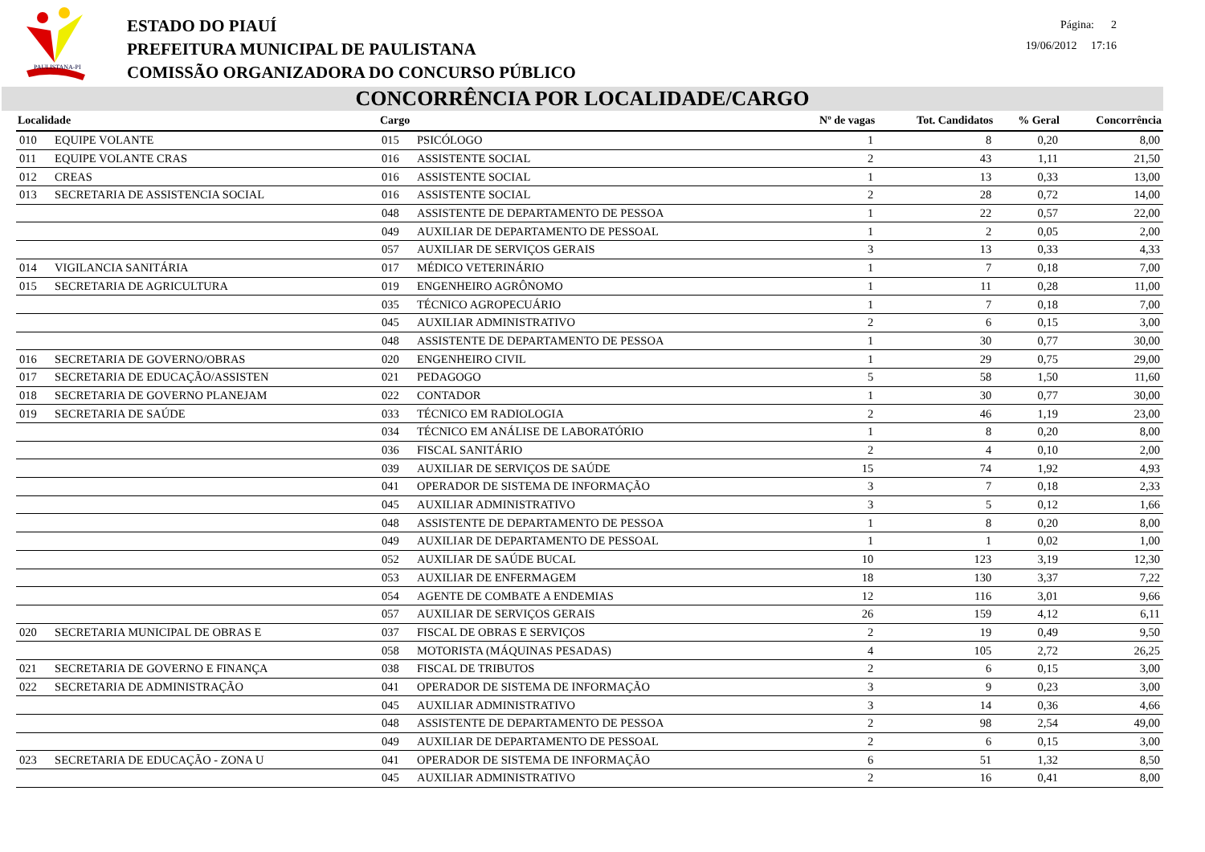PAULISTANA-PI
ESTADO DO PIAUÍ
PREFEITURA MUNICIPAL DE PAULISTANA
COMISSÃO ORGANIZADORA DO CONCURSO PÚBLICO
Página: 2
19/06/2012 17:16
CONCORRÊNCIA POR LOCALIDADE/CARGO
| Localidade | | Cargo | | Nº de vagas | Tot. Candidatos | % Geral | Concorrência |
| --- | --- | --- | --- | --- | --- | --- | --- |
| 010 | EQUIPE VOLANTE | 015 | PSICÓLOGO | 1 | 8 | 0,20 | 8,00 |
| 011 | EQUIPE VOLANTE CRAS | 016 | ASSISTENTE SOCIAL | 2 | 43 | 1,11 | 21,50 |
| 012 | CREAS | 016 | ASSISTENTE SOCIAL | 1 | 13 | 0,33 | 13,00 |
| 013 | SECRETARIA DE ASSISTENCIA SOCIAL | 016 | ASSISTENTE SOCIAL | 2 | 28 | 0,72 | 14,00 |
| | | 048 | ASSISTENTE DE DEPARTAMENTO DE PESSOA | 1 | 22 | 0,57 | 22,00 |
| | | 049 | AUXILIAR DE DEPARTAMENTO DE PESSOAL | 1 | 2 | 0,05 | 2,00 |
| | | 057 | AUXILIAR DE SERVIÇOS GERAIS | 3 | 13 | 0,33 | 4,33 |
| 014 | VIGILANCIA SANITÁRIA | 017 | MÉDICO VETERINÁRIO | 1 | 7 | 0,18 | 7,00 |
| 015 | SECRETARIA DE AGRICULTURA | 019 | ENGENHEIRO AGRÔNOMO | 1 | 11 | 0,28 | 11,00 |
| | | 035 | TÉCNICO AGROPECUÁRIO | 1 | 7 | 0,18 | 7,00 |
| | | 045 | AUXILIAR ADMINISTRATIVO | 2 | 6 | 0,15 | 3,00 |
| | | 048 | ASSISTENTE DE DEPARTAMENTO DE PESSOA | 1 | 30 | 0,77 | 30,00 |
| 016 | SECRETARIA DE GOVERNO/OBRAS | 020 | ENGENHEIRO CIVIL | 1 | 29 | 0,75 | 29,00 |
| 017 | SECRETARIA DE EDUCAÇÃO/ASSISTEN | 021 | PEDAGOGO | 5 | 58 | 1,50 | 11,60 |
| 018 | SECRETARIA DE GOVERNO PLANEJAM | 022 | CONTADOR | 1 | 30 | 0,77 | 30,00 |
| 019 | SECRETARIA DE SAÚDE | 033 | TÉCNICO EM RADIOLOGIA | 2 | 46 | 1,19 | 23,00 |
| | | 034 | TÉCNICO EM ANÁLISE DE LABORATÓRIO | 1 | 8 | 0,20 | 8,00 |
| | | 036 | FISCAL SANITÁRIO | 2 | 4 | 0,10 | 2,00 |
| | | 039 | AUXILIAR DE SERVIÇOS DE SAÚDE | 15 | 74 | 1,92 | 4,93 |
| | | 041 | OPERADOR DE SISTEMA DE INFORMAÇÃO | 3 | 7 | 0,18 | 2,33 |
| | | 045 | AUXILIAR ADMINISTRATIVO | 3 | 5 | 0,12 | 1,66 |
| | | 048 | ASSISTENTE DE DEPARTAMENTO DE PESSOA | 1 | 8 | 0,20 | 8,00 |
| | | 049 | AUXILIAR DE DEPARTAMENTO DE PESSOAL | 1 | 1 | 0,02 | 1,00 |
| | | 052 | AUXILIAR DE SAÚDE BUCAL | 10 | 123 | 3,19 | 12,30 |
| | | 053 | AUXILIAR DE ENFERMAGEM | 18 | 130 | 3,37 | 7,22 |
| | | 054 | AGENTE DE COMBATE A ENDEMIAS | 12 | 116 | 3,01 | 9,66 |
| | | 057 | AUXILIAR DE SERVIÇOS GERAIS | 26 | 159 | 4,12 | 6,11 |
| 020 | SECRETARIA MUNICIPAL DE OBRAS E | 037 | FISCAL DE OBRAS E SERVIÇOS | 2 | 19 | 0,49 | 9,50 |
| | | 058 | MOTORISTA (MÁQUINAS PESADAS) | 4 | 105 | 2,72 | 26,25 |
| 021 | SECRETARIA DE GOVERNO E FINANÇA | 038 | FISCAL DE TRIBUTOS | 2 | 6 | 0,15 | 3,00 |
| 022 | SECRETARIA DE ADMINISTRAÇÃO | 041 | OPERADOR DE SISTEMA DE INFORMAÇÃO | 3 | 9 | 0,23 | 3,00 |
| | | 045 | AUXILIAR ADMINISTRATIVO | 3 | 14 | 0,36 | 4,66 |
| | | 048 | ASSISTENTE DE DEPARTAMENTO DE PESSOA | 2 | 98 | 2,54 | 49,00 |
| | | 049 | AUXILIAR DE DEPARTAMENTO DE PESSOAL | 2 | 6 | 0,15 | 3,00 |
| 023 | SECRETARIA DE EDUCAÇÃO - ZONA U | 041 | OPERADOR DE SISTEMA DE INFORMAÇÃO | 6 | 51 | 1,32 | 8,50 |
| | | 045 | AUXILIAR ADMINISTRATIVO | 2 | 16 | 0,41 | 8,00 |